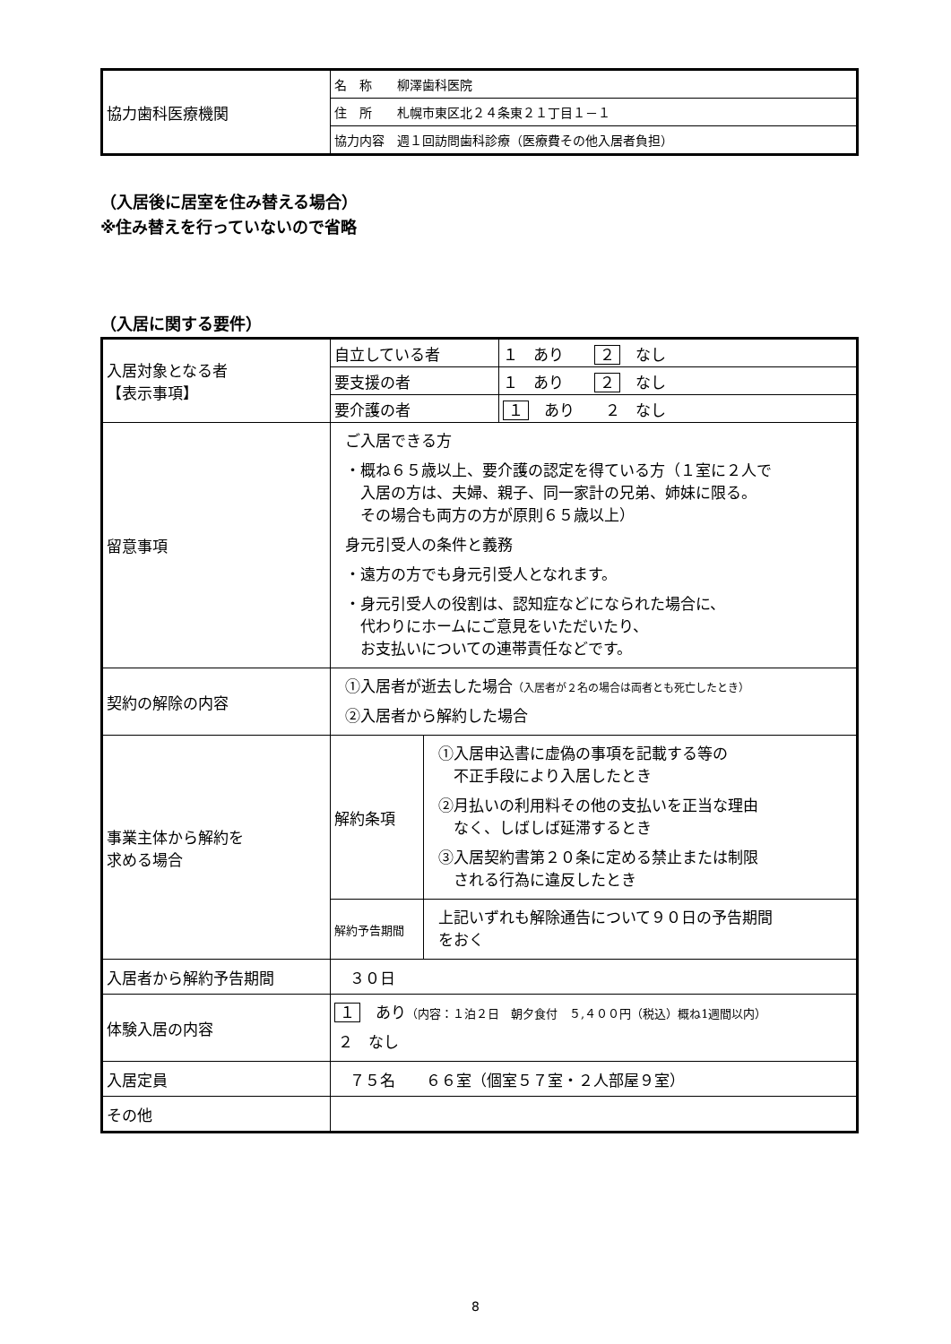| 協力歯科医療機関 | 名 称 柳澤歯科医院 |
| | 住 所 札幌市東区北２４条東２１丁目１－１ |
| | 協力内容 週１回訪問歯科診療（医療費その他入居者負担） |
（入居後に居室を住み替える場合）
※住み替えを行っていないので省略
（入居に関する要件）
| 入居対象となる者 【表示事項】 | 自立している者 | | １ あり ２ なし |
| | 要支援の者 | | １ あり ２ なし |
| | 要介護の者 | | １ あり ２ なし |
| 留意事項 | ご入居できる方 ・概ね６５歳以上、要介護の認定を得ている方（１室に２人で 入居の方は、夫婦、親子、同一家計の兄弟、姉妹に限る。 その場合も両方の方が原則６５歳以上） 身元引受人の条件と義務 ・遠方の方でも身元引受人となれます。 ・身元引受人の役割は、認知症などになられた場合に、 代わりにホームにご意見をいただいたり、 お支払いについての連帯責任などです。 | | |
| 契約の解除の内容 | ①入居者が逝去した場合 （入居者が２名の場合は両者とも死亡したとき） ②入居者から解約した場合 | | |
| 事業主体から解約を 求める場合 | 解約条項 | ①入居申込書に虚偽の事項を記載する等の 不正手段により入居したとき ②月払いの利用料その他の支払いを正当な理由 なく、しばしば延滞するとき ③入居契約書第２０条に定める禁止または制限 される行為に違反したとき | |
| | 解約予告期間 | 上記いずれも解除通告について９０日の予告期間 をおく | |
| 入居者から解約予告期間 | ３０日 | | |
| 体験入居の内容 | １ あり （内容：１泊２日 朝夕食付 ５,４００円（税込）概ね1週間以内） ２ なし | | |
| 入居定員 | ７５名 ６６室（個室５７室・２人部屋９室） | | |
| その他 | | | |
8